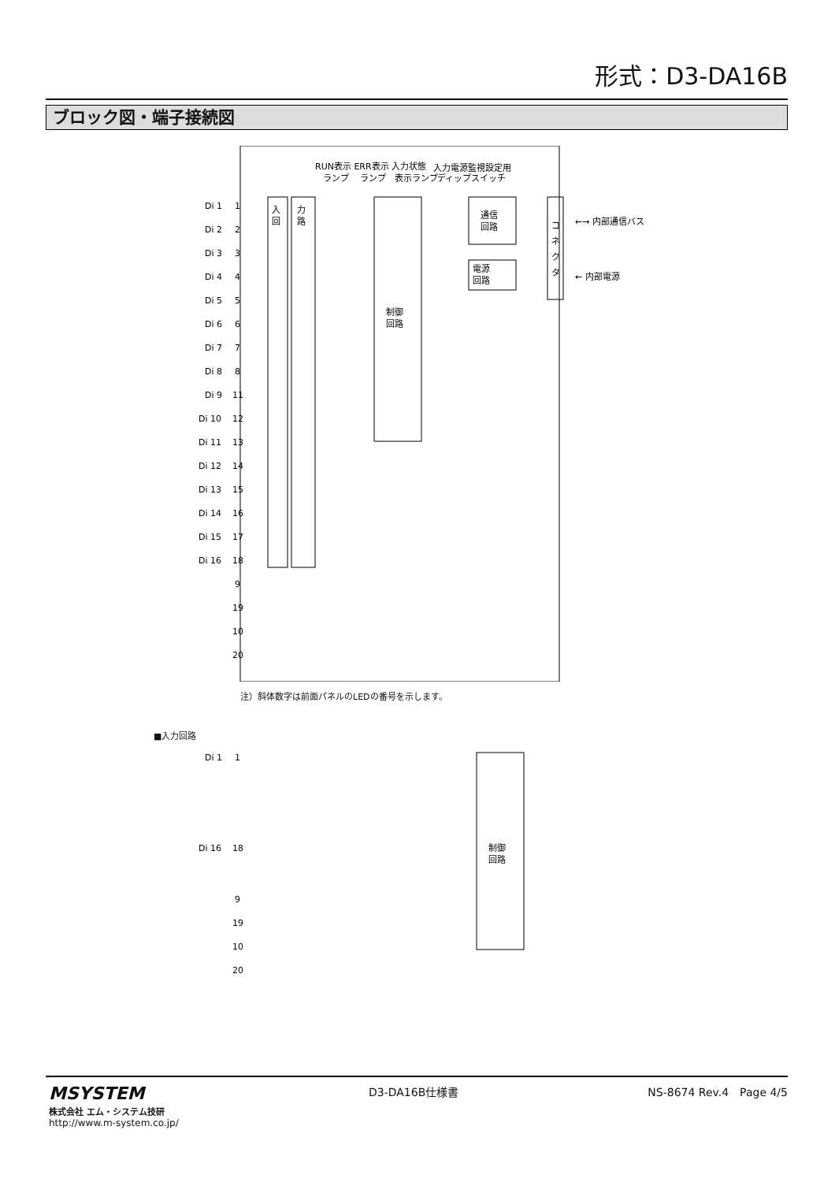形式：D3-DA16B
ブロック図・端子接続図
RUN表示 ERR表示 入力状態
入力電源監視設定用
ランプ　 ランプ　表示ランプ
ディップスイッチ
制御
回路
通信
回路
電源
回路
コ
ネ
ク
タ
←→ 内部通信バス
← 内部電源
入
回
力
路
Di 1
1
Di 2
2
Di 3
3
Di 4
4
Di 5
5
Di 6
6
Di 7
7
Di 8
8
Di 9
11
Di 10
12
Di 11
13
Di 12
14
Di 13
15
Di 14
16
Di 15
17
Di 16
18
9
19
10
20
注）斜体数字は前面パネルのLEDの番号を示します。
■入力回路
制御
回路
Di 1
1
Di 16
18
9
19
10
20
MSYSTEM
株式会社 エム・システム技研
http://www.m-system.co.jp/
D3-DA16B仕様書 NS-8674 Rev.4　Page 4/5